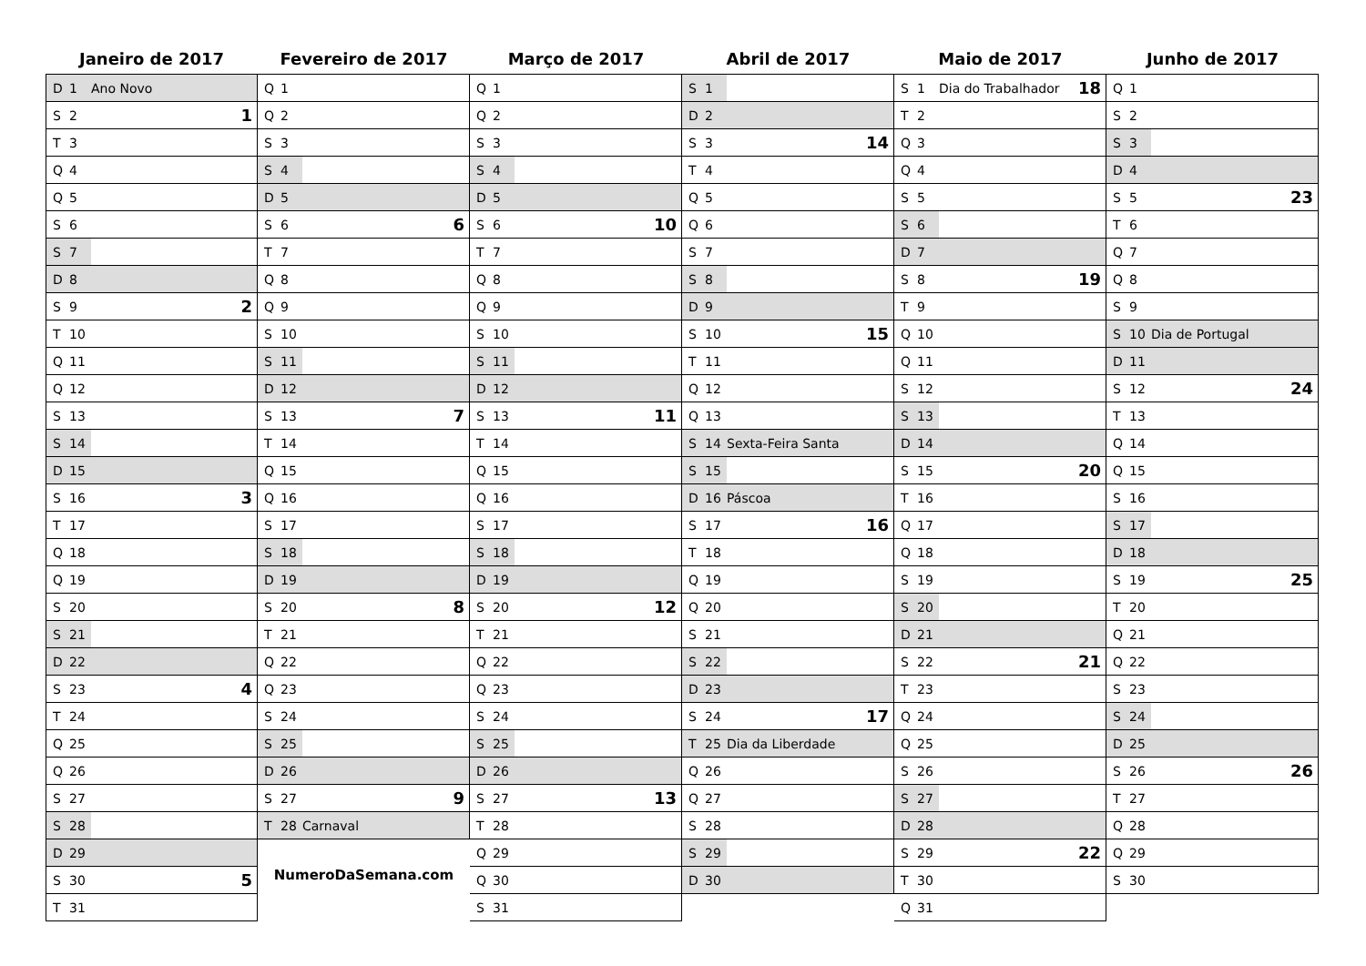Janeiro de 2017
| D | 1 | Ano Novo | |
| S | 2 | | 1 |
| T | 3 | | |
| Q | 4 | | |
| Q | 5 | | |
| S | 6 | | |
| S | 7 | | |
| D | 8 | | |
| S | 9 | | 2 |
| T | 10 | | |
| Q | 11 | | |
| Q | 12 | | |
| S | 13 | | |
| S | 14 | | |
| D | 15 | | |
| S | 16 | | 3 |
| T | 17 | | |
| Q | 18 | | |
| Q | 19 | | |
| S | 20 | | |
| S | 21 | | |
| D | 22 | | |
| S | 23 | | 4 |
| T | 24 | | |
| Q | 25 | | |
| Q | 26 | | |
| S | 27 | | |
| S | 28 | | |
| D | 29 | | |
| S | 30 | | 5 |
| T | 31 | | |
Fevereiro de 2017
| Q | 1 | | |
| Q | 2 | | |
| S | 3 | | |
| S | 4 | | |
| D | 5 | | |
| S | 6 | | 6 |
| T | 7 | | |
| Q | 8 | | |
| Q | 9 | | |
| S | 10 | | |
| S | 11 | | |
| D | 12 | | |
| S | 13 | | 7 |
| T | 14 | | |
| Q | 15 | | |
| Q | 16 | | |
| S | 17 | | |
| S | 18 | | |
| D | 19 | | |
| S | 20 | | 8 |
| T | 21 | | |
| Q | 22 | | |
| Q | 23 | | |
| S | 24 | | |
| S | 25 | | |
| D | 26 | | |
| S | 27 | | 9 |
| T | 28 | Carnaval | |
NumeroDaSemana.com
Março de 2017
| Q | 1 | | |
| Q | 2 | | |
| S | 3 | | |
| S | 4 | | |
| D | 5 | | |
| S | 6 | | 10 |
| T | 7 | | |
| Q | 8 | | |
| Q | 9 | | |
| S | 10 | | |
| S | 11 | | |
| D | 12 | | |
| S | 13 | | 11 |
| T | 14 | | |
| Q | 15 | | |
| Q | 16 | | |
| S | 17 | | |
| S | 18 | | |
| D | 19 | | |
| S | 20 | | 12 |
| T | 21 | | |
| Q | 22 | | |
| Q | 23 | | |
| S | 24 | | |
| S | 25 | | |
| D | 26 | | |
| S | 27 | | 13 |
| T | 28 | | |
| Q | 29 | | |
| Q | 30 | | |
| S | 31 | | |
Abril de 2017
| S | 1 | | |
| D | 2 | | |
| S | 3 | | 14 |
| T | 4 | | |
| Q | 5 | | |
| Q | 6 | | |
| S | 7 | | |
| S | 8 | | |
| D | 9 | | |
| S | 10 | | 15 |
| T | 11 | | |
| Q | 12 | | |
| Q | 13 | | |
| S | 14 | Sexta-Feira Santa | |
| S | 15 | | |
| D | 16 | Páscoa | |
| S | 17 | | 16 |
| T | 18 | | |
| Q | 19 | | |
| Q | 20 | | |
| S | 21 | | |
| S | 22 | | |
| D | 23 | | |
| S | 24 | | 17 |
| T | 25 | Dia da Liberdade | |
| Q | 26 | | |
| Q | 27 | | |
| S | 28 | | |
| S | 29 | | |
| D | 30 | | |
Maio de 2017
| S | 1 | Dia do Trabalhador | 18 |
| T | 2 | | |
| Q | 3 | | |
| Q | 4 | | |
| S | 5 | | |
| S | 6 | | |
| D | 7 | | |
| S | 8 | | 19 |
| T | 9 | | |
| Q | 10 | | |
| Q | 11 | | |
| S | 12 | | |
| S | 13 | | |
| D | 14 | | |
| S | 15 | | 20 |
| T | 16 | | |
| Q | 17 | | |
| Q | 18 | | |
| S | 19 | | |
| S | 20 | | |
| D | 21 | | |
| S | 22 | | 21 |
| T | 23 | | |
| Q | 24 | | |
| Q | 25 | | |
| S | 26 | | |
| S | 27 | | |
| D | 28 | | |
| S | 29 | | 22 |
| T | 30 | | |
| Q | 31 | | |
Junho de 2017
| Q | 1 | | |
| S | 2 | | |
| S | 3 | | |
| D | 4 | | |
| S | 5 | | 23 |
| T | 6 | | |
| Q | 7 | | |
| Q | 8 | | |
| S | 9 | | |
| S | 10 | Dia de Portugal | |
| D | 11 | | |
| S | 12 | | 24 |
| T | 13 | | |
| Q | 14 | | |
| Q | 15 | | |
| S | 16 | | |
| S | 17 | | |
| D | 18 | | |
| S | 19 | | 25 |
| T | 20 | | |
| Q | 21 | | |
| Q | 22 | | |
| S | 23 | | |
| S | 24 | | |
| D | 25 | | |
| S | 26 | | 26 |
| T | 27 | | |
| Q | 28 | | |
| Q | 29 | | |
| S | 30 | | |